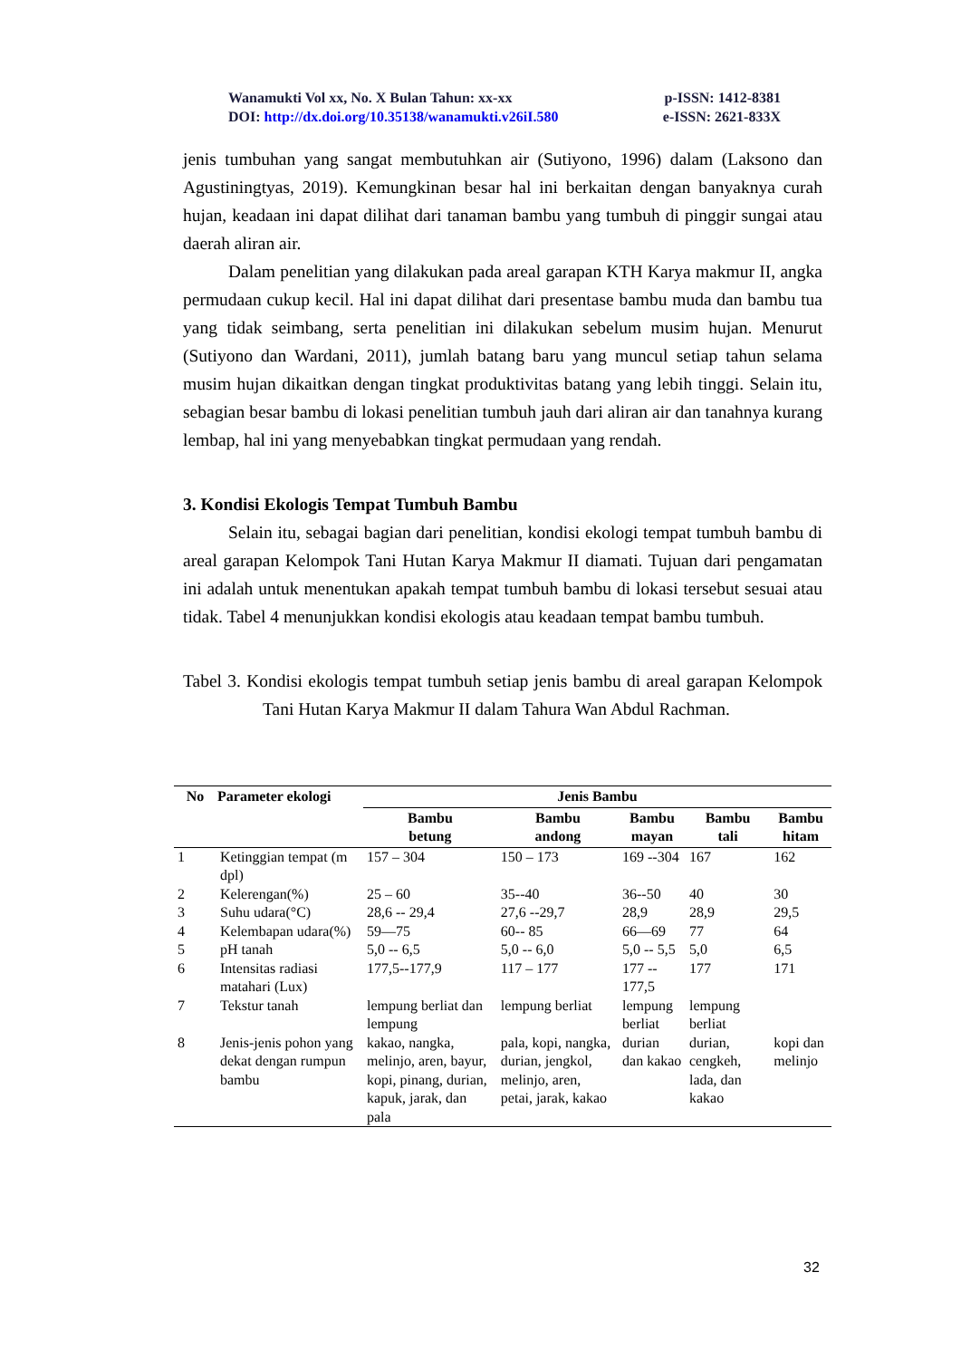Wanamukti Vol xx, No. X Bulan Tahun: xx-xx p-ISSN: 1412-8381
DOI: http://dx.doi.org/10.35138/wanamukti.v26iI.580 e-ISSN: 2621-833X
jenis tumbuhan yang sangat membutuhkan air (Sutiyono, 1996) dalam (Laksono dan Agustiningtyas, 2019). Kemungkinan besar hal ini berkaitan dengan banyaknya curah hujan, keadaan ini dapat dilihat dari tanaman bambu yang tumbuh di pinggir sungai atau daerah aliran air.
Dalam penelitian yang dilakukan pada areal garapan KTH Karya makmur II, angka permudaan cukup kecil. Hal ini dapat dilihat dari presentase bambu muda dan bambu tua yang tidak seimbang, serta penelitian ini dilakukan sebelum musim hujan. Menurut (Sutiyono dan Wardani, 2011), jumlah batang baru yang muncul setiap tahun selama musim hujan dikaitkan dengan tingkat produktivitas batang yang lebih tinggi. Selain itu, sebagian besar bambu di lokasi penelitian tumbuh jauh dari aliran air dan tanahnya kurang lembap, hal ini yang menyebabkan tingkat permudaan yang rendah.
3. Kondisi Ekologis Tempat Tumbuh Bambu
Selain itu, sebagai bagian dari penelitian, kondisi ekologi tempat tumbuh bambu di areal garapan Kelompok Tani Hutan Karya Makmur II diamati. Tujuan dari pengamatan ini adalah untuk menentukan apakah tempat tumbuh bambu di lokasi tersebut sesuai atau tidak. Tabel 4 menunjukkan kondisi ekologis atau keadaan tempat bambu tumbuh.
Tabel 3. Kondisi ekologis tempat tumbuh setiap jenis bambu di areal garapan Kelompok Tani Hutan Karya Makmur II dalam Tahura Wan Abdul Rachman.
| No | Parameter ekologi | Jenis Bambu | | | | |
| --- | --- | --- | --- | --- | --- | --- |
| | | Bambu betung | Bambu andong | Bambu mayan | Bambu tali | Bambu hitam |
| 1 | Ketinggian tempat (m dpl) | 157 – 304 | 150 – 173 | 169 --304 | 167 | 162 |
| 2 | Kelerengan(%) | 25 – 60 | 35--40 | 36--50 | 40 | 30 |
| 3 | Suhu udara(°C) | 28,6 -- 29,4 | 27,6 --29,7 | 28,9 | 28,9 | 29,5 |
| 4 | Kelembapan udara(%) | 59—75 | 60-- 85 | 66—69 | 77 | 64 |
| 5 | pH tanah | 5,0 -- 6,5 | 5,0 -- 6,0 | 5,0 -- 5,5 | 5,0 | 6,5 |
| 6 | Intensitas radiasi matahari (Lux) | 177,5--177,9 | 117 – 177 | 177 -- 177,5 | 177 | 171 |
| 7 | Tekstur tanah | lempung berliat dan lempung | lempung berliat | lempung berliat | lempung berliat | |
| 8 | Jenis-jenis pohon yang dekat dengan rumpun bambu | kakao, nangka, melinjo, aren, bayur, kopi, pinang, durian, kapuk, jarak, dan pala | pala, kopi, nangka, durian, jengkol, melinjo, aren, petai, jarak, kakao | durian dan kakao | durian, cengkeh, lada, dan kakao | kopi dan melinjo |
32